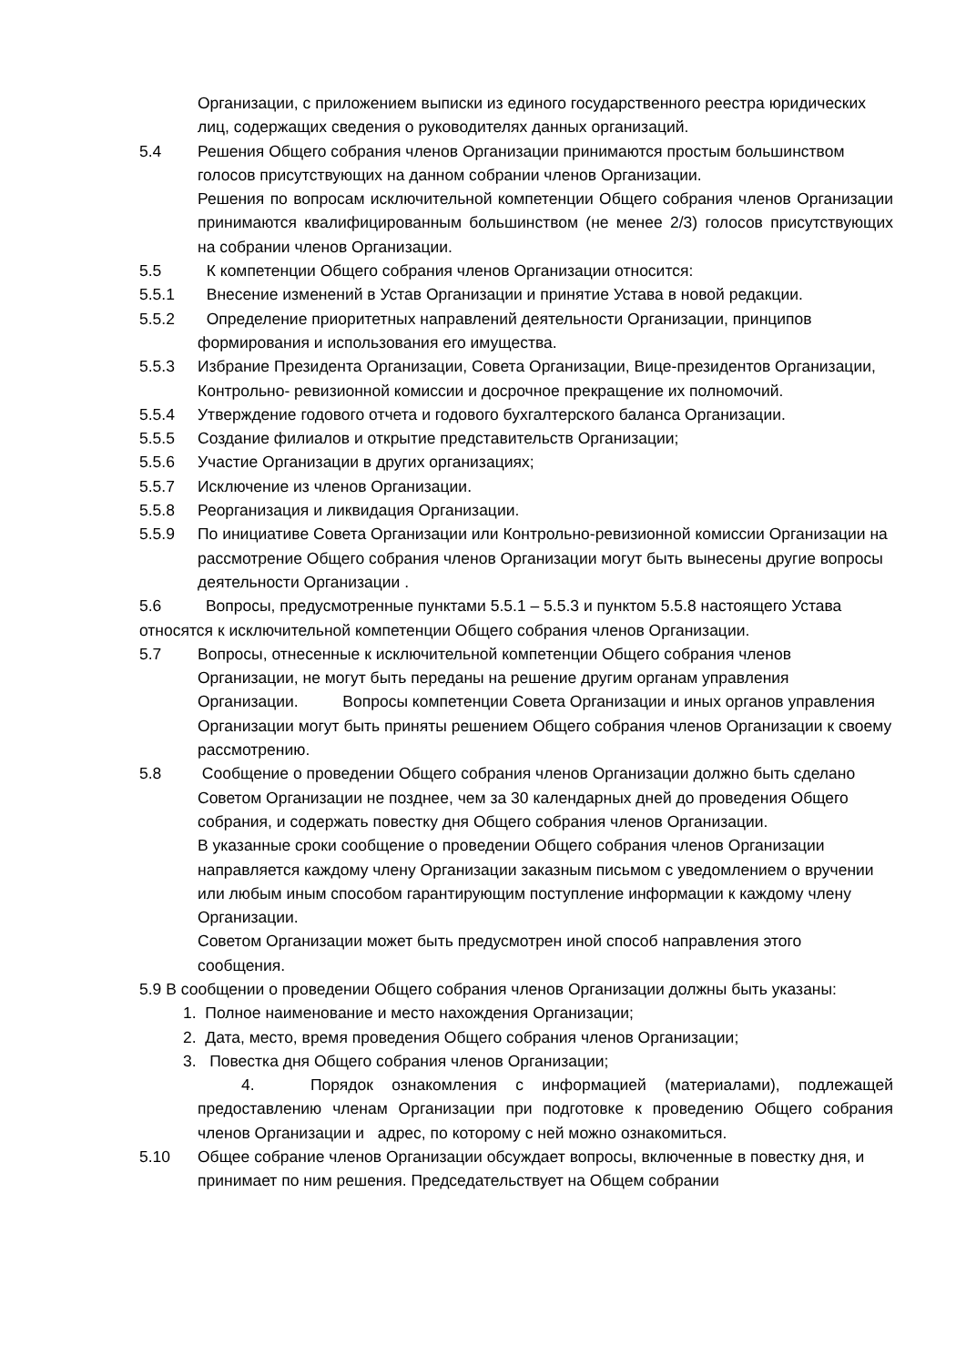Организации, с приложением выписки из единого государственного реестра юридических лиц, содержащих сведения о руководителях данных организаций.
5.4 Решения Общего собрания членов Организации принимаются простым большинством голосов присутствующих на данном собрании членов Организации.
Решения по вопросам исключительной компетенции Общего собрания членов Организации принимаются квалифицированным большинством (не менее 2/3) голосов присутствующих на собрании членов Организации.
5.5 К компетенции Общего собрания членов Организации относится:
5.5.1 Внесение изменений в Устав Организации и принятие Устава в новой редакции.
5.5.2 Определение приоритетных направлений деятельности Организации, принципов формирования и использования его имущества.
5.5.3 Избрание Президента Организации, Совета Организации, Вице-президентов Организации, Контрольно- ревизионной комиссии и досрочное прекращение их полномочий.
5.5.4 Утверждение годового отчета и годового бухгалтерского баланса Организации.
5.5.5 Создание филиалов и открытие представительств Организации;
5.5.6 Участие Организации в других организациях;
5.5.7 Исключение из членов Организации.
5.5.8 Реорганизация и ликвидация Организации.
5.5.9 По инициативе Совета Организации или Контрольно-ревизионной комиссии Организации на рассмотрение Общего собрания членов Организации могут быть вынесены другие вопросы деятельности Организации .
5.6 Вопросы, предусмотренные пунктами 5.5.1 – 5.5.3 и пунктом 5.5.8 настоящего Устава относятся к исключительной компетенции Общего собрания членов Организации.
5.7 Вопросы, отнесенные к исключительной компетенции Общего собрания членов Организации, не могут быть переданы на решение другим органам управления Организации. Вопросы компетенции Совета Организации и иных органов управления Организации могут быть приняты решением Общего собрания членов Организации к своему рассмотрению.
5.8 Сообщение о проведении Общего собрания членов Организации должно быть сделано Советом Организации не позднее, чем за 30 календарных дней до проведения Общего собрания, и содержать повестку дня Общего собрания членов Организации.
В указанные сроки сообщение о проведении Общего собрания членов Организации направляется каждому члену Организации заказным письмом с уведомлением о вручении или любым иным способом гарантирующим поступление информации к каждому члену Организации.
Советом Организации может быть предусмотрен иной способ направления этого сообщения.
5.9 В сообщении о проведении Общего собрания членов Организации должны быть указаны:
1. Полное наименование и место нахождения Организации;
2. Дата, место, время проведения Общего собрания членов Организации;
3. Повестка дня Общего собрания членов Организации;
4. Порядок ознакомления с информацией (материалами), подлежащей предоставлению членам Организации при подготовке к проведению Общего собрания членов Организации и адрес, по которому с ней можно ознакомиться.
5.10 Общее собрание членов Организации обсуждает вопросы, включенные в повестку дня, и принимает по ним решения. Председательствует на Общем собрании